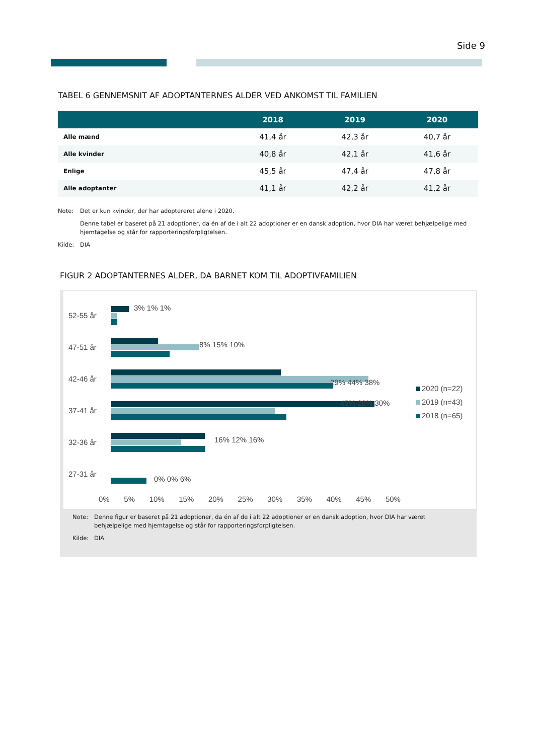Side 9
TABEL 6 GENNEMSNIT AF ADOPTANTERNES ALDER VED ANKOMST TIL FAMILIEN
| | 2018 | 2019 | 2020 |
| --- | --- | --- | --- |
| Alle mænd | 41,4 år | 42,3 år | 40,7 år |
| Alle kvinder | 40,8 år | 42,1 år | 41,6 år |
| Enlige | 45,5 år | 47,4 år | 47,8 år |
| Alle adoptanter | 41,1 år | 42,2 år | 41,2 år |
Note: Det er kun kvinder, der har adoptereret alene i 2020.
Denne tabel er baseret på 21 adoptioner, da én af de i alt 22 adoptioner er en dansk adoption, hvor DIA har været behjælpelige med hjemtagelse og står for rapporteringsforpligtelsen.
Kilde: DIA
FIGUR 2 ADOPTANTERNES ALDER, DA BARNET KOM TIL ADOPTIVFAMILIEN
52-55 år
3% 1% 1%
47-51 år 8% 15% 10%
42-46 år 29% 44% 38%
37-41 år
45% 28% 30%
32-36 år 16% 12% 16%
27-31 år
0% 0% 6%
2020 (n=22)
2019 (n=43)
2018 (n=65)
0% 5% 10% 15% 20% 25% 30% 35% 40% 45% 50%
Note: Denne figur er baseret på 21 adoptioner, da én af de i alt 22 adoptioner er en dansk adoption, hvor DIA har været behjælpelige med hjemtagelse og står for rapporteringsforpligtelsen.
Kilde: DIA